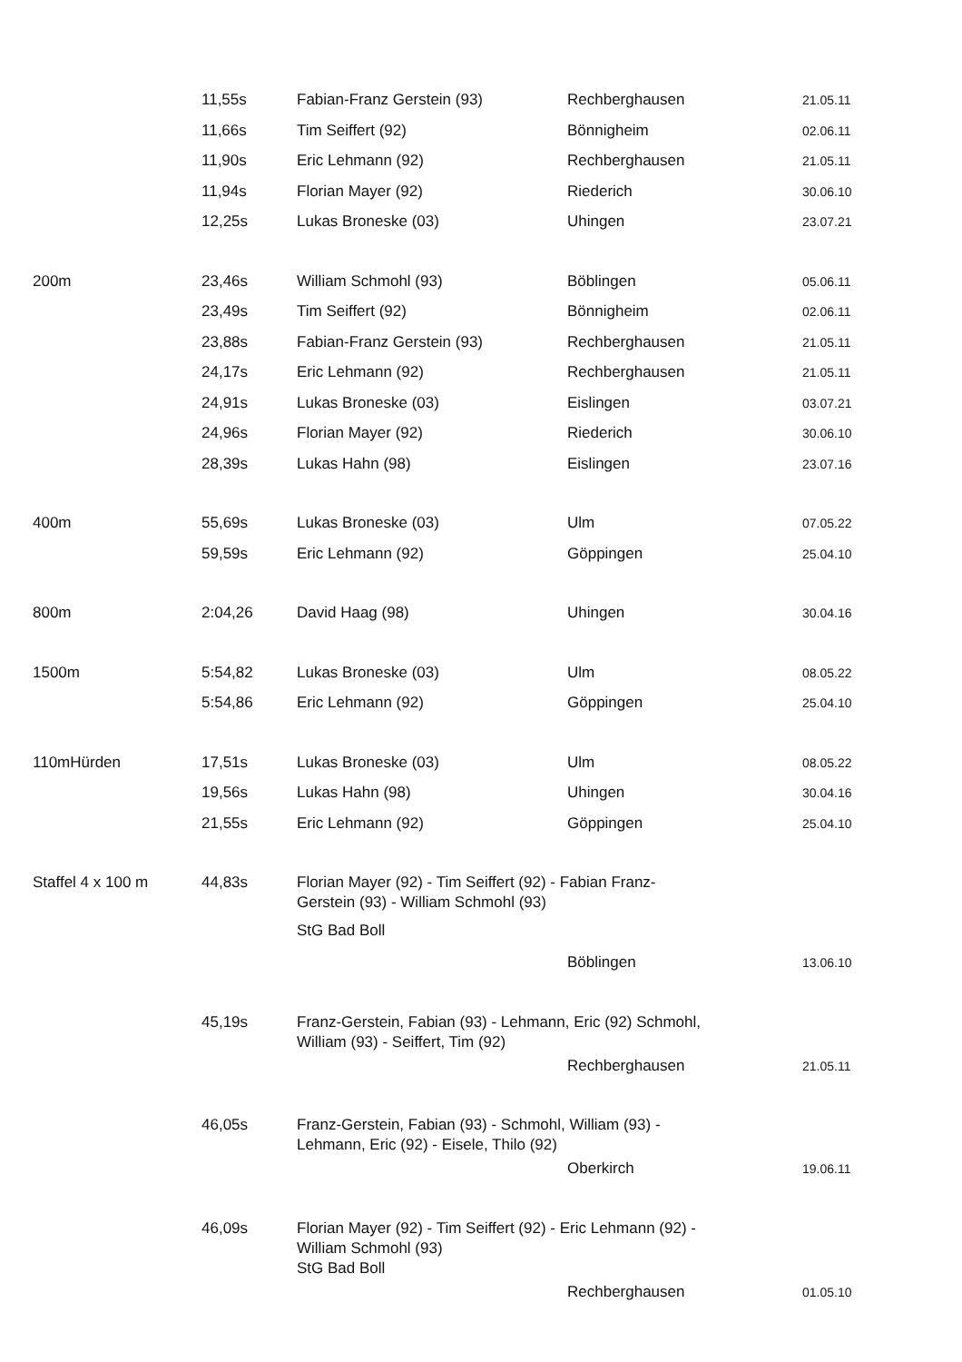| | 11,55s | Fabian-Franz Gerstein (93) | Rechberghausen | 21.05.11 |
| | 11,66s | Tim Seiffert (92) | Bönnigheim | 02.06.11 |
| | 11,90s | Eric Lehmann (92) | Rechberghausen | 21.05.11 |
| | 11,94s | Florian Mayer (92) | Riederich | 30.06.10 |
| | 12,25s | Lukas Broneske (03) | Uhingen | 23.07.21 |
| 200m | 23,46s | William Schmohl (93) | Böblingen | 05.06.11 |
| | 23,49s | Tim Seiffert (92) | Bönnigheim | 02.06.11 |
| | 23,88s | Fabian-Franz Gerstein (93) | Rechberghausen | 21.05.11 |
| | 24,17s | Eric Lehmann (92) | Rechberghausen | 21.05.11 |
| | 24,91s | Lukas Broneske (03) | Eislingen | 03.07.21 |
| | 24,96s | Florian Mayer (92) | Riederich | 30.06.10 |
| | 28,39s | Lukas Hahn (98) | Eislingen | 23.07.16 |
| 400m | 55,69s | Lukas Broneske (03) | Ulm | 07.05.22 |
| | 59,59s | Eric Lehmann (92) | Göppingen | 25.04.10 |
| 800m | 2:04,26 | David Haag (98) | Uhingen | 30.04.16 |
| 1500m | 5:54,82 | Lukas Broneske (03) | Ulm | 08.05.22 |
| | 5:54,86 | Eric Lehmann (92) | Göppingen | 25.04.10 |
| 110mHürden | 17,51s | Lukas Broneske (03) | Ulm | 08.05.22 |
| | 19,56s | Lukas Hahn (98) | Uhingen | 30.04.16 |
| | 21,55s | Eric Lehmann (92) | Göppingen | 25.04.10 |
| Staffel 4 x 100 m | 44,83s | Florian Mayer (92) - Tim Seiffert (92) - Fabian Franz- Gerstein (93) - William Schmohl (93) StG Bad Boll | | |
| | | | Böblingen | 13.06.10 |
| | 45,19s | Franz-Gerstein, Fabian (93) - Lehmann, Eric (92) Schmohl, William (93) - Seiffert, Tim (92) | | |
| | | | Rechberghausen | 21.05.11 |
| | 46,05s | Franz-Gerstein, Fabian (93) - Schmohl, William (93) - Lehmann, Eric (92) - Eisele, Thilo (92) | | |
| | | | Oberkirch | 19.06.11 |
| | 46,09s | Florian Mayer (92) - Tim Seiffert (92) - Eric Lehmann (92) - William Schmohl (93) StG Bad Boll | | |
| | | | Rechberghausen | 01.05.10 |